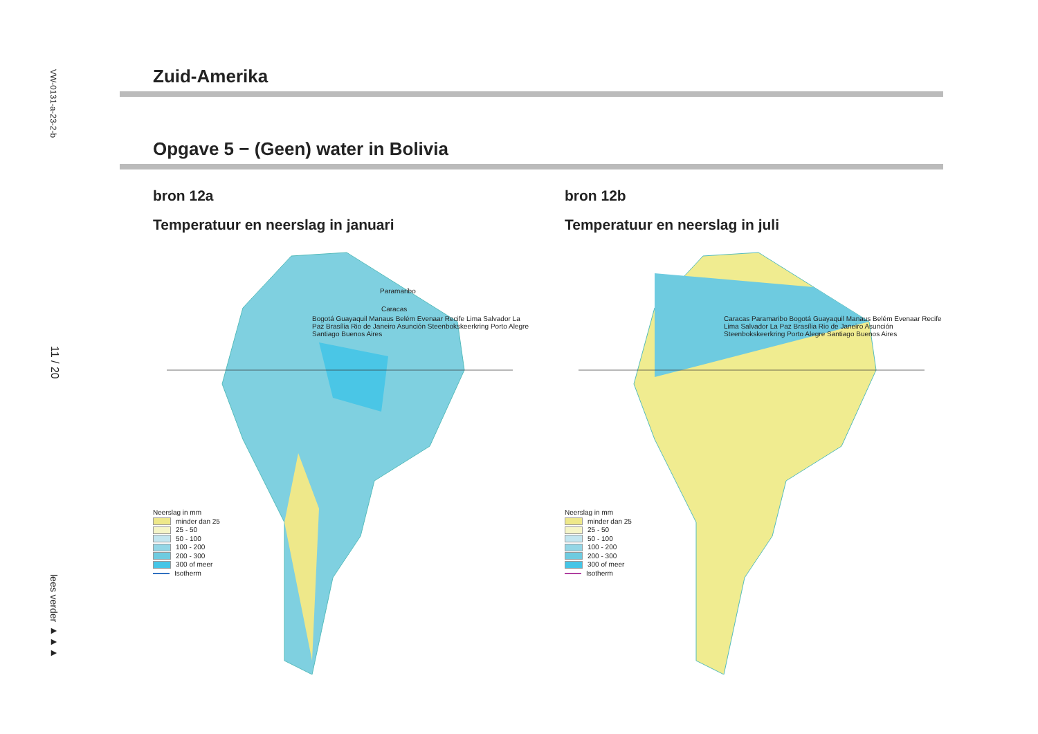VW-0131-a-23-2-b
11 / 20
lees verder ►►►
Zuid-Amerika
Opgave 5 − (Geen) water in Bolivia
bron 12a
Temperatuur en neerslag in januari
Paramaribo
Caracas
Neerslag in mm
minder dan 25
25 - 50
50 - 100
100 - 200
200 - 300
300 of meer
Isotherm
Bogotá Guayaquil Manaus Belém Evenaar Recife Lima Salvador La Paz Brasília Rio de Janeiro Asunción Steenbokskeerkring Porto Alegre Santiago Buenos Aires
bron 12b
Temperatuur en neerslag in juli
Neerslag in mm
minder dan 25
25 - 50
50 - 100
100 - 200
200 - 300
300 of meer
Isotherm
Caracas Paramaribo Bogotá Guayaquil Manaus Belém Evenaar Recife Lima Salvador La Paz Brasília Rio de Janeiro Asunción Steenbokskeerkring Porto Alegre Santiago Buenos Aires